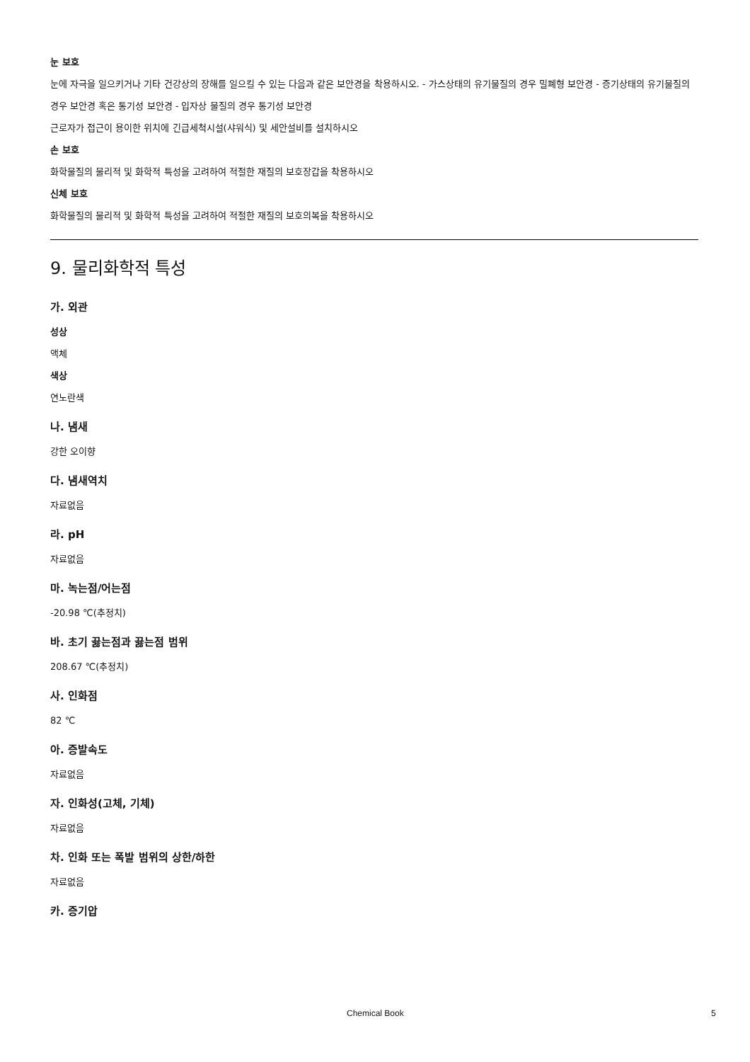눈 보호
눈에 자극을 일으키거나 기타 건강상의 장해를 일으킬 수 있는 다음과 같은 보안경을 착용하시오. - 가스상태의 유기물질의 경우 밀폐형 보안경 - 증기상태의 유기물질의 경우 보안경 혹은 통기성 보안경 - 입자상 물질의 경우 통기성 보안경
근로자가 접근이 용이한 위치에 긴급세척시설(샤워식) 및 세안설비를 설치하시오
손 보호
화학물질의 물리적 및 화학적 특성을 고려하여 적절한 재질의 보호장갑을 착용하시오
신체 보호
화학물질의 물리적 및 화학적 특성을 고려하여 적절한 재질의 보호의복을 착용하시오
9. 물리화학적 특성
가. 외관
성상
액체
색상
연노란색
나. 냄새
강한 오이향
다. 냄새역치
자료없음
라. pH
자료없음
마. 녹는점/어는점
-20.98 ℃(추정치)
바. 초기 끓는점과 끓는점 범위
208.67 ℃(추정치)
사. 인화점
82 ℃
아. 증발속도
자료없음
자. 인화성(고체, 기체)
자료없음
차. 인화 또는 폭발 범위의 상한/하한
자료없음
카. 증기압
Chemical Book 5